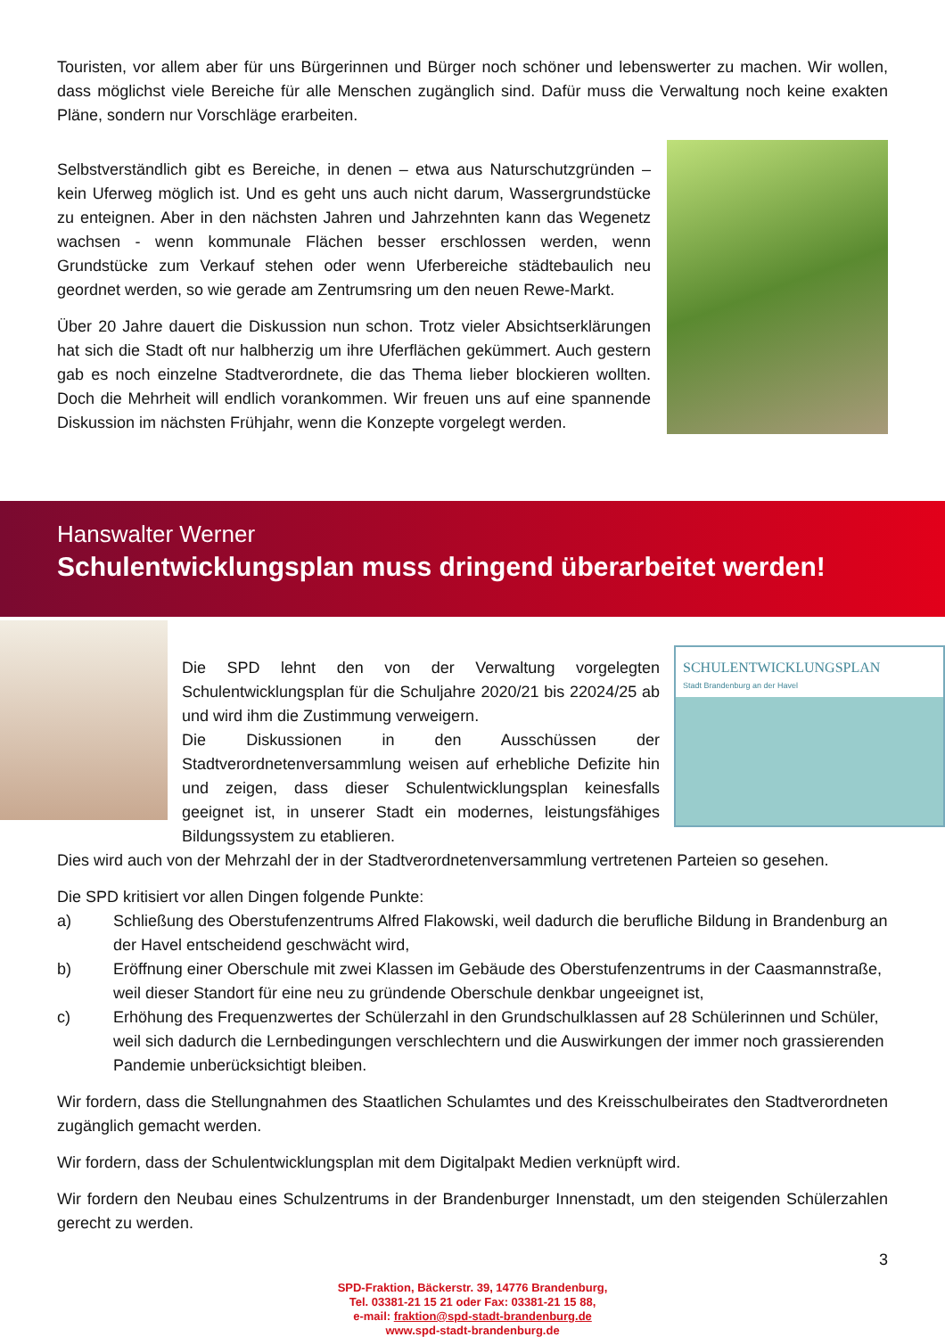Touristen, vor allem aber für uns Bürgerinnen und Bürger noch schöner und lebenswerter zu machen. Wir wollen, dass möglichst viele Bereiche für alle Menschen zugänglich sind. Dafür muss die Verwaltung noch keine exakten Pläne, sondern nur Vorschläge erarbeiten.
Selbstverständlich gibt es Bereiche, in denen – etwa aus Naturschutzgründen – kein Uferweg möglich ist. Und es geht uns auch nicht darum, Wassergrundstücke zu enteignen. Aber in den nächsten Jahren und Jahrzehnten kann das Wegenetz wachsen - wenn kommunale Flächen besser erschlossen werden, wenn Grundstücke zum Verkauf stehen oder wenn Uferbereiche städtebaulich neu geordnet werden, so wie gerade am Zentrumsring um den neuen Rewe-Markt.
Über 20 Jahre dauert die Diskussion nun schon. Trotz vieler Absichtserklärungen hat sich die Stadt oft nur halbherzig um ihre Uferflächen gekümmert. Auch gestern gab es noch einzelne Stadtverordnete, die das Thema lieber blockieren wollten. Doch die Mehrheit will endlich vorankommen. Wir freuen uns auf eine spannende Diskussion im nächsten Frühjahr, wenn die Konzepte vorgelegt werden.
Hanswalter Werner
Schulentwicklungsplan muss dringend überarbeitet werden!
Die SPD lehnt den von der Verwaltung vorgelegten Schulentwicklungsplan für die Schuljahre 2020/21 bis 22024/25 ab und wird ihm die Zustimmung verweigern.
Die Diskussionen in den Ausschüssen der Stadtverordnetenversammlung weisen auf erhebliche Defizite hin und zeigen, dass dieser Schulentwicklungsplan keinesfalls geeignet ist, in unserer Stadt ein modernes, leistungsfähiges Bildungssystem zu etablieren.
SCHULENTWICKLUNGSPLAN
Stadt Brandenburg an der Havel
Dies wird auch von der Mehrzahl der in der Stadtverordnetenversammlung vertretenen Parteien so gesehen.
Die SPD kritisiert vor allen Dingen folgende Punkte:
a) Schließung des Oberstufenzentrums Alfred Flakowski, weil dadurch die berufliche Bildung in Brandenburg an der Havel entscheidend geschwächt wird,
b) Eröffnung einer Oberschule mit zwei Klassen im Gebäude des Oberstufenzentrums in der Caasmannstraße, weil dieser Standort für eine neu zu gründende Oberschule denkbar ungeeignet ist,
c) Erhöhung des Frequenzwertes der Schülerzahl in den Grundschulklassen auf 28 Schülerinnen und Schüler, weil sich dadurch die Lernbedingungen verschlechtern und die Auswirkungen der immer noch grassierenden Pandemie unberücksichtigt bleiben.
Wir fordern, dass die Stellungnahmen des Staatlichen Schulamtes und des Kreisschulbeirates den Stadtverordneten zugänglich gemacht werden.
Wir fordern, dass der Schulentwicklungsplan mit dem Digitalpakt Medien verknüpft wird.
Wir fordern den Neubau eines Schulzentrums in der Brandenburger Innenstadt, um den steigenden Schülerzahlen gerecht zu werden.
3
SPD-Fraktion, Bäckerstr. 39, 14776 Brandenburg,
Tel. 03381-21 15 21 oder Fax: 03381-21 15 88,
e-mail: fraktion@spd-stadt-brandenburg.de
www.spd-stadt-brandenburg.de